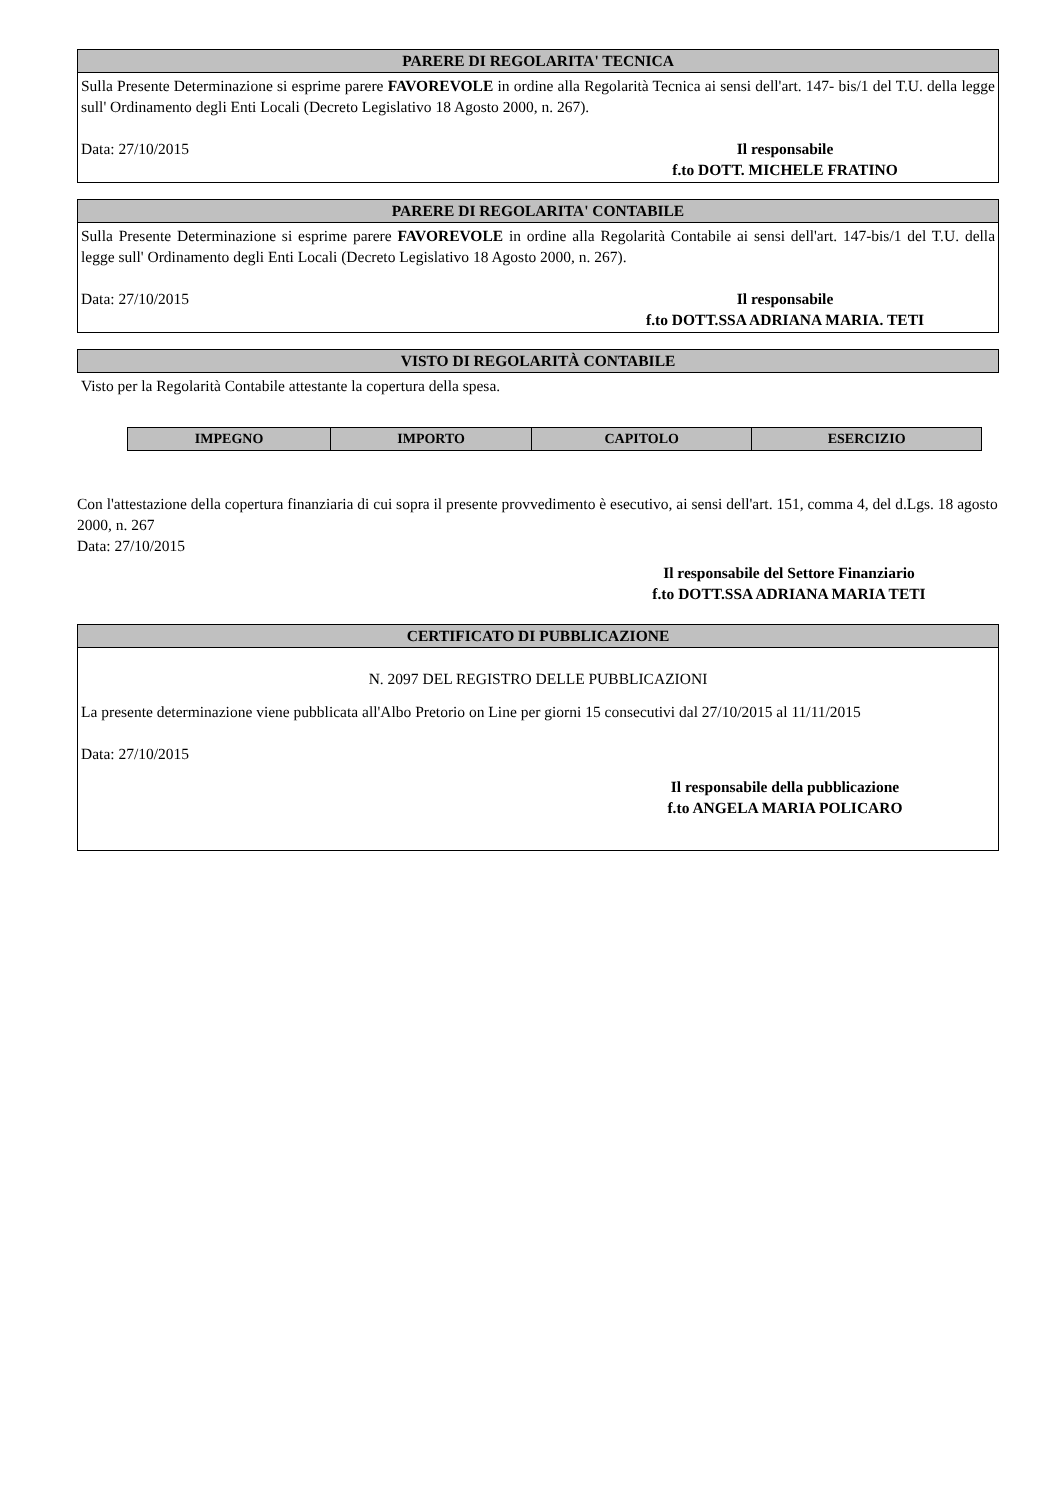PARERE DI REGOLARITA' TECNICA
Sulla Presente Determinazione si esprime parere FAVOREVOLE in ordine alla Regolarità Tecnica ai sensi dell'art. 147- bis/1 del T.U. della legge sull' Ordinamento degli Enti Locali (Decreto Legislativo 18 Agosto 2000, n. 267).
Data: 27/10/2015 Il responsabile
f.to DOTT. MICHELE FRATINO
PARERE DI REGOLARITA' CONTABILE
Sulla Presente Determinazione si esprime parere FAVOREVOLE in ordine alla Regolarità Contabile ai sensi dell'art. 147-bis/1 del T.U. della legge sull' Ordinamento degli Enti Locali (Decreto Legislativo 18 Agosto 2000, n. 267).
Data: 27/10/2015 Il responsabile
f.to DOTT.SSA ADRIANA MARIA. TETI
VISTO DI REGOLARITÀ CONTABILE
Visto per la Regolarità Contabile attestante la copertura della spesa.
| IMPEGNO | IMPORTO | CAPITOLO | ESERCIZIO |
| --- | --- | --- | --- |
Con l'attestazione della copertura finanziaria di cui sopra il presente provvedimento è esecutivo, ai sensi dell'art. 151, comma 4, del d.Lgs. 18 agosto 2000, n. 267
Data: 27/10/2015
Il responsabile del Settore Finanziario
f.to DOTT.SSA ADRIANA MARIA TETI
CERTIFICATO DI PUBBLICAZIONE
N. 2097 DEL REGISTRO DELLE PUBBLICAZIONI
La presente determinazione viene pubblicata all'Albo Pretorio on Line per giorni 15 consecutivi dal 27/10/2015 al 11/11/2015
Data: 27/10/2015
Il responsabile della pubblicazione
f.to ANGELA MARIA POLICARO